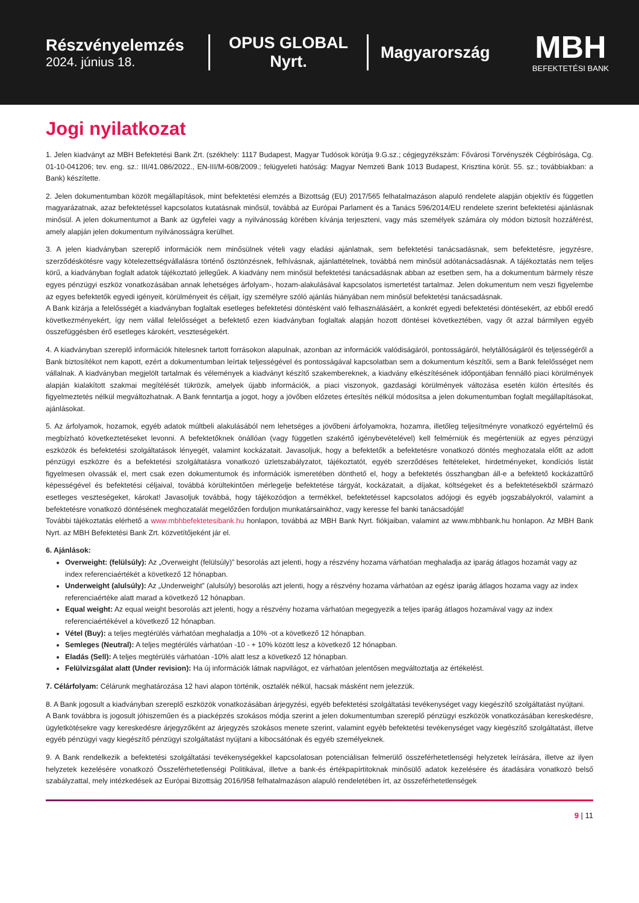Részvényelemzés
2024. június 18.
OPUS GLOBAL Nyrt.
Magyarország
MBH
BEFEKTETÉSI BANK
Jogi nyilatkozat
1. Jelen kiadványt az MBH Befektetési Bank Zrt. (székhely: 1117 Budapest, Magyar Tudósok körútja 9.G.sz.; cégjegyzékszám: Fővárosi Törvényszék Cégbírósága, Cg. 01-10-041206; tev. eng. sz.: III/41.086/2022., EN-III/M-608/2009.; felügyeleti hatóság: Magyar Nemzeti Bank 1013 Budapest, Krisztina körút. 55. sz.; továbbiakban: a Bank) készítette.
2. Jelen dokumentumban közölt megállapítások, mint befektetési elemzés a Bizottság (EU) 2017/565 felhatalmazáson alapuló rendelete alapján objektív és független magyarázatnak, azaz befektetéssel kapcsolatos kutatásnak minősül, továbbá az Európai Parlament és a Tanács 596/2014/EU rendelete szerint befektetési ajánlásnak minősül. A jelen dokumentumot a Bank az ügyfelei vagy a nyilvánosság körében kívánja terjeszteni, vagy más személyek számára oly módon biztosít hozzáférést, amely alapján jelen dokumentum nyilvánosságra kerülhet.
3. A jelen kiadványban szereplő információk nem minősülnek vételi vagy eladási ajánlatnak, sem befektetési tanácsadásnak, sem befektetésre, jegyzésre, szerződéskötésre vagy kötelezettségvállalásra történő ösztönzésnek, felhívásnak, ajánlattételnek, továbbá nem minősül adótanácsadásnak. A tájékoztatás nem teljes körű, a kiadványban foglalt adatok tájékoztató jellegűek. A kiadvány nem minősül befektetési tanácsadásnak abban az esetben sem, ha a dokumentum bármely része egyes pénzügyi eszköz vonatkozásában annak lehetséges árfolyam-, hozam-alakulásával kapcsolatos ismertetést tartalmaz. Jelen dokumentum nem veszi figyelembe az egyes befektetők egyedi igényeit, körülményeit és céljait, így személyre szóló ajánlás hiányában nem minősül befektetési tanácsadásnak.
A Bank kizárja a felelősségét a kiadványban foglaltak esetleges befektetési döntésként való felhasználásáért, a konkrét egyedi befektetési döntésekért, az ebből eredő következményekért, így nem vállal felelősséget a befektető ezen kiadványban foglaltak alapján hozott döntései következtében, vagy őt azzal bármilyen egyéb összefüggésben érő esetleges károkért, veszteségekért.
4. A kiadványban szereplő információk hitelesnek tartott forrásokon alapulnak, azonban az információk valódiságáról, pontosságáról, helytállóságáról és teljességéről a Bank biztosítékot nem kapott, ezért a dokumentumban leírtak teljességével és pontosságával kapcsolatban sem a dokumentum készítői, sem a Bank felelősséget nem vállalnak. A kiadványban megjelölt tartalmak és vélemények a kiadványt készítő szakembereknek, a kiadvány elkészítésének időpontjában fennálló piaci körülmények alapján kialakított szakmai megítélését tükrözik, amelyek újabb információk, a piaci viszonyok, gazdasági körülmények változása esetén külön értesítés és figyelmeztetés nélkül megváltozhatnak. A Bank fenntartja a jogot, hogy a jövőben előzetes értesítés nélkül módosítsa a jelen dokumentumban foglalt megállapításokat, ajánlásokat.
5. Az árfolyamok, hozamok, egyéb adatok múltbeli alakulásából nem lehetséges a jövőbeni árfolyamokra, hozamra, illetőleg teljesítményre vonatkozó egyértelmű és megbízható következtetéseket levonni. A befektetőknek önállóan (vagy független szakértő igénybevételével) kell felmérniük és megérteniük az egyes pénzügyi eszközök és befektetési szolgáltatások lényegét, valamint kockázatait. Javasoljuk, hogy a befektetők a befektetésre vonatkozó döntés meghozatala előtt az adott pénzügyi eszközre és a befektetési szolgáltatásra vonatkozó üzletszabályzatot, tájékoztatót, egyéb szerződéses feltételeket, hirdetményeket, kondíciós listát figyelmesen olvassák el, mert csak ezen dokumentumok és információk ismeretében dönthető el, hogy a befektetés összhangban áll-e a befektető kockázattűrő képességével és befektetési céljaival, továbbá körültekintően mérlegelje befektetése tárgyát, kockázatait, a díjakat, költségeket és a befektetésekből származó esetleges veszteségeket, károkat! Javasoljuk továbbá, hogy tájékozódjon a termékkel, befektetéssel kapcsolatos adójogi és egyéb jogszabályokról, valamint a befektetésre vonatkozó döntésének meghozatalát megelőzően forduljon munkatársainkhoz, vagy keresse fel banki tanácsadóját!
További tájékoztatás elérhető a www.mbhbefektetesibank.hu honlapon, továbbá az MBH Bank Nyrt. fiókjaiban, valamint az www.mbhbank.hu honlapon. Az MBH Bank Nyrt. az MBH Befektetési Bank Zrt. közvetítőjeként jár el.
6. Ajánlások:
Overweight: (felülsúly): Az „Overweight (felülsúly)” besorolás azt jelenti, hogy a részvény hozama várhatóan meghaladja az iparág átlagos hozamát vagy az index referenciaértékét a következő 12 hónapban.
Underweight (alulsúly): Az „Underweight” (alulsúly) besorolás azt jelenti, hogy a részvény hozama várhatóan az egész iparág átlagos hozama vagy az index referenciaértéke alatt marad a következő 12 hónapban.
Equal weight: Az equal weight besorolás azt jelenti, hogy a részvény hozama várhatóan megegyezik a teljes iparág átlagos hozamával vagy az index referenciaértékével a következő 12 hónapban.
Vétel (Buy): a teljes megtérülés várhatóan meghaladja a 10% -ot a következő 12 hónapban.
Semleges (Neutral): A teljes megtérülés várhatóan -10 - + 10% között lesz a következő 12 hónapban.
Eladás (Sell): A teljes megtérülés várhatóan -10% alatt lesz a következő 12 hónapban.
Felülvizsgálat alatt (Under revision): Ha új információk látnak napvilágot, ez várhatóan jelentősen megváltoztatja az értékelést.
7. Célárfolyam: Célárunk meghatározása 12 havi alapon történik, osztalék nélkül, hacsak másként nem jelezzük.
8. A Bank jogosult a kiadványban szereplő eszközök vonatkozásában árjegyzési, egyéb befektetési szolgáltatási tevékenységet vagy kiegészítő szolgáltatást nyújtani.
A Bank továbbra is jogosult jóhiszeműen és a piacképzés szokásos módja szerint a jelen dokumentumban szereplő pénzügyi eszközök vonatkozásában kereskedésre, ügyletkötésekre vagy kereskedésre árjegyzőként az árjegyzés szokásos menete szerint, valamint egyéb befektetési tevékenységet vagy kiegészítő szolgáltatást, illetve egyéb pénzügyi vagy kiegészítő pénzügyi szolgáltatást nyújtani a kibocsátónak és egyéb személyeknek.
9. A Bank rendelkezik a befektetési szolgáltatási tevékenységekkel kapcsolatosan potenciálisan felmerülő összeférhetetlenségi helyzetek leírására, illetve az ilyen helyzetek kezelésére vonatkozó Összeférhetetlenségi Politikával, illetve a bank-és értékpapírtitoknak minősülő adatok kezelésére és átadására vonatkozó belső szabályzattal, mely intézkedések az Európai Bizottság 2016/958 felhatalmazáson alapuló rendeletében írt, az összeférhetetlenségek
9 | 11